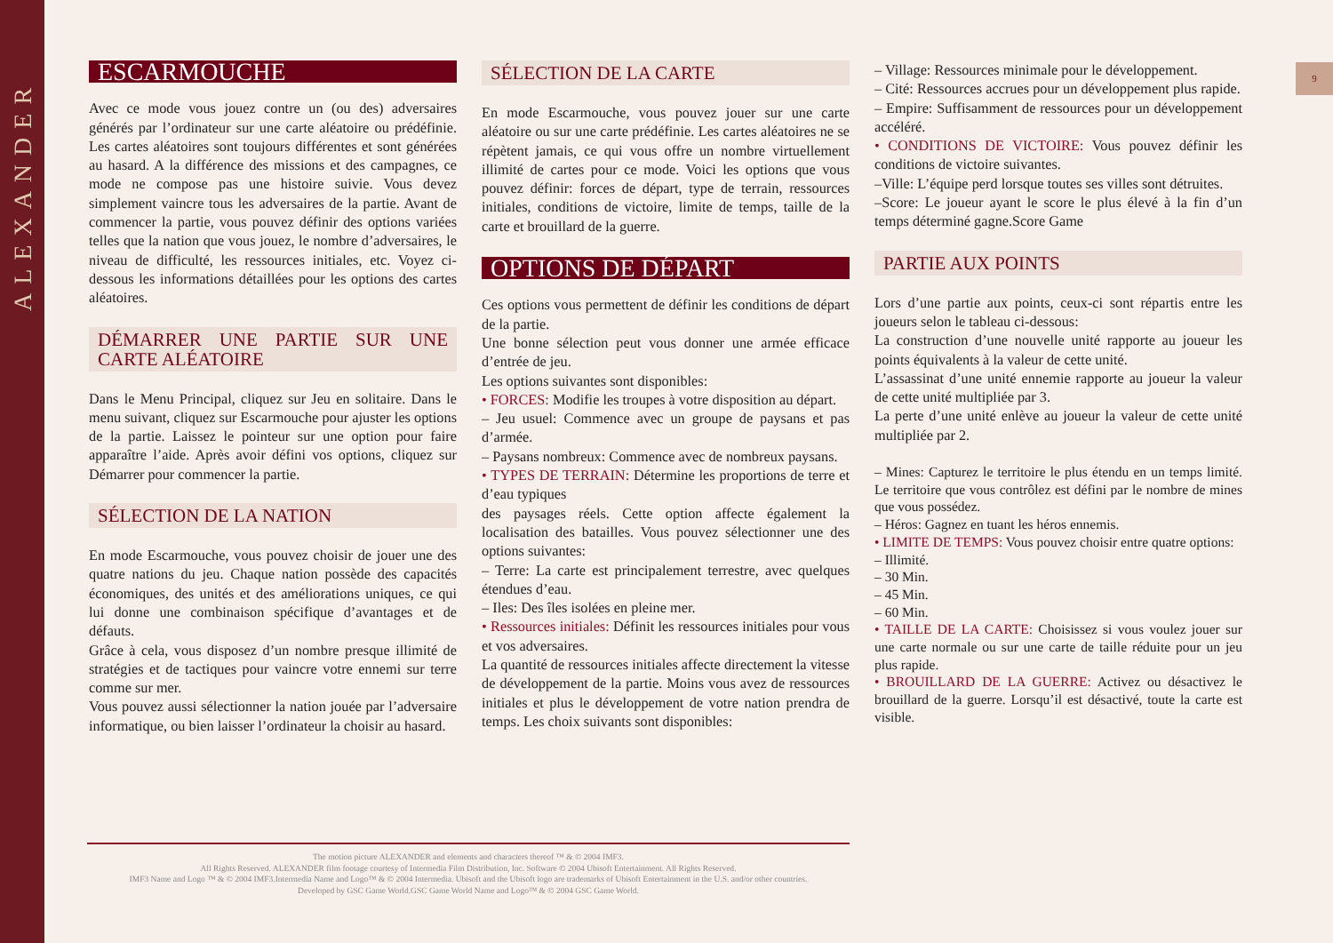ALEXANDER
9
ESCARMOUCHE
Avec ce mode vous jouez contre un (ou des) adversaires générés par l’ordinateur sur une carte aléatoire ou prédéfinie. Les cartes aléatoires sont toujours différentes et sont générées au hasard. A la différence des missions et des campagnes, ce mode ne compose pas une histoire suivie. Vous devez simplement vaincre tous les adversaires de la partie. Avant de commencer la partie, vous pouvez définir des options variées telles que la nation que vous jouez, le nombre d’adversaires, le niveau de difficulté, les ressources initiales, etc. Voyez ci-dessous les informations détaillées pour les options des cartes aléatoires.
DÉMARRER UNE PARTIE SUR UNE CARTE ALÉATOIRE
Dans le Menu Principal, cliquez sur Jeu en solitaire. Dans le menu suivant, cliquez sur Escarmouche pour ajuster les options de la partie. Laissez le pointeur sur une option pour faire apparaître l’aide. Après avoir défini vos options, cliquez sur Démarrer pour commencer la partie.
SÉLECTION DE LA NATION
En mode Escarmouche, vous pouvez choisir de jouer une des quatre nations du jeu. Chaque nation possède des capacités économiques, des unités et des améliorations uniques, ce qui lui donne une combinaison spécifique d’avantages et de défauts.
Grâce à cela, vous disposez d’un nombre presque illimité de stratégies et de tactiques pour vaincre votre ennemi sur terre comme sur mer.
Vous pouvez aussi sélectionner la nation jouée par l’adversaire informatique, ou bien laisser l’ordinateur la choisir au hasard.
SÉLECTION DE LA CARTE
En mode Escarmouche, vous pouvez jouer sur une carte aléatoire ou sur une carte prédéfinie. Les cartes aléatoires ne se répètent jamais, ce qui vous offre un nombre virtuellement illimité de cartes pour ce mode. Voici les options que vous pouvez définir: forces de départ, type de terrain, ressources initiales, conditions de victoire, limite de temps, taille de la carte et brouillard de la guerre.
OPTIONS DE DÉPART
Ces options vous permettent de définir les conditions de départ de la partie.
Une bonne sélection peut vous donner une armée efficace d’entrée de jeu.
Les options suivantes sont disponibles:
• FORCES: Modifie les troupes à votre disposition au départ.
– Jeu usuel: Commence avec un groupe de paysans et pas d’armée.
– Paysans nombreux: Commence avec de nombreux paysans.
• TYPES DE TERRAIN: Détermine les proportions de terre et d’eau typiques
des paysages réels. Cette option affecte également la localisation des batailles. Vous pouvez sélectionner une des options suivantes:
– Terre: La carte est principalement terrestre, avec quelques étendues d’eau.
– Iles: Des îles isolées en pleine mer.
• Ressources initiales: Définit les ressources initiales pour vous et vos adversaires.
La quantité de ressources initiales affecte directement la vitesse de développement de la partie. Moins vous avez de ressources initiales et plus le développement de votre nation prendra de temps. Les choix suivants sont disponibles:
– Village: Ressources minimale pour le développement.
– Cité: Ressources accrues pour un développement plus rapide.
– Empire: Suffisamment de ressources pour un développement accéléré.
• CONDITIONS DE VICTOIRE: Vous pouvez définir les conditions de victoire suivantes.
–Ville: L’équipe perd lorsque toutes ses villes sont détruites.
–Score: Le joueur ayant le score le plus élevé à la fin d’un temps déterminé gagne.Score Game
PARTIE AUX POINTS
Lors d’une partie aux points, ceux-ci sont répartis entre les joueurs selon le tableau ci-dessous:
La construction d’une nouvelle unité rapporte au joueur les points équivalents à la valeur de cette unité.
L’assassinat d’une unité ennemie rapporte au joueur la valeur de cette unité multipliée par 3.
La perte d’une unité enlève au joueur la valeur de cette unité multipliée par 2.
– Mines: Capturez le territoire le plus étendu en un temps limité. Le territoire que vous contrôlez est défini par le nombre de mines que vous possédez.
– Héros: Gagnez en tuant les héros ennemis.
• LIMITE DE TEMPS: Vous pouvez choisir entre quatre options:
– Illimité.
– 30 Min.
– 45 Min.
– 60 Min.
• TAILLE DE LA CARTE: Choisissez si vous voulez jouer sur une carte normale ou sur une carte de taille réduite pour un jeu plus rapide.
• BROUILLARD DE LA GUERRE: Activez ou désactivez le brouillard de la guerre. Lorsqu’il est désactivé, toute la carte est visible.
The motion picture ALEXANDER and elements and characters thereof ™ & © 2004 IMF3.
All Rights Reserved. ALEXANDER film footage courtesy of Intermedia Film Distribution, Inc. Software © 2004 Ubisoft Entertainment. All Rights Reserved.
IMF3 Name and Logo ™ & © 2004 IMF3.Intermedia Name and Logo™ & © 2004 Intermedia. Ubisoft and the Ubisoft logo are trademarks of Ubisoft Entertainment in the U.S. and/or other countries.
Developed by GSC Game World.GSC Game World Name and Logo™ & © 2004 GSC Game World.